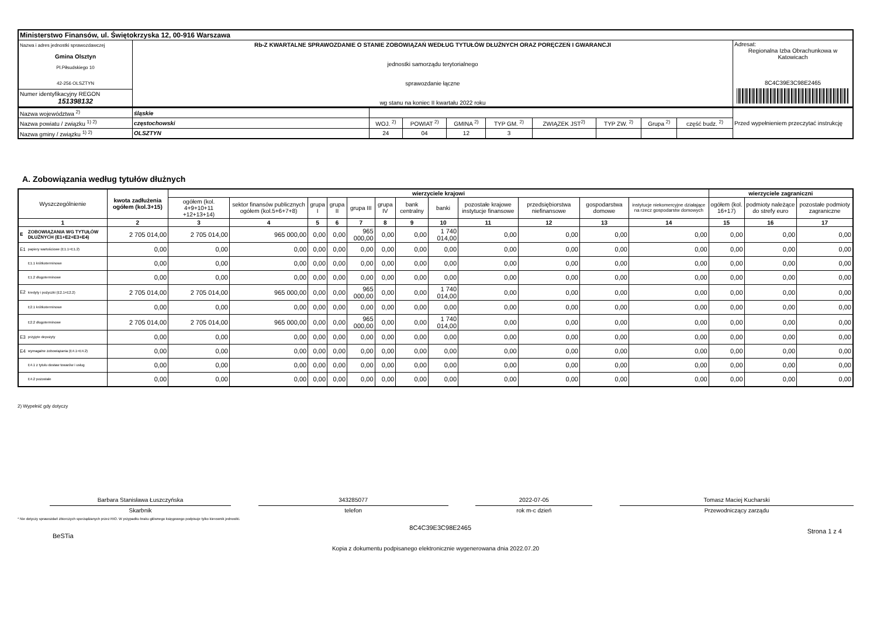| Ministerstwo Finansów, ul. Świętokrzyska 12, 00-916 Warszawa | | |
| Nazwa i adres jednostki sprawozdawczej Gmina Olsztyn Pl.Piłsudskiego 10 42-256 OLSZTYN | Rb-Z KWARTALNE SPRAWOZDANIE O STANIE ZOBOWIĄZAŃ WEDŁUG TYTUŁÓW DŁUŻNYCH ORAZ PORĘCZEŃ I GWARANCJI jednostki samorządu terytorialnego sprawozdanie łączne wg stanu na koniec II kwartału 2022 roku | Adresat: Regionalna Izba Obrachunkowa w Katowicach 8C4C39E3C98E2465 |
| Numer identyfikacyjny REGON 151398132 | | |
| Nazwa województwa <sup>2)</sup> | śląskie | | | | | | | | | Przed wypełnieniem przeczytać instrukcję |
| Nazwa powiatu / związku <sup>1) 2)</sup> | częstochowski | WOJ. <sup>2)</sup> | POWIAT <sup>2)</sup> | GMINA <sup>2)</sup> | TYP GM. <sup>2)</sup> | ZWIĄZEK JST<sup>2)</sup> | TYP ZW. <sup>2)</sup> | Grupa <sup>2)</sup> | część budz. <sup>2)</sup> | |
| Nazwa gminy / związku <sup>1) 2)</sup> | OLSZTYN | 24 | 04 | 12 | 3 | | | | | |
A. Zobowiązania według tytułów dłużnych
| Wyszczególnienie | | kwota zadłużenia ogółem (kol.3+15) | wierzyciele krajowi | | | | | | | | | | | | wierzyciele zagraniczni | | |
| --- | --- | --- | --- | --- | --- | --- | --- | --- | --- | --- | --- | --- | --- | --- | --- | --- | --- |
| | | | ogółem (kol. 4+9+10+11 +12+13+14) | sektor finansów publicznych ogółem (kol.5+6+7+8) | grupa I | grupa II | grupa III | grupa IV | bank centralny | banki | pozostałe krajowe instytucje finansowe | przedsiębiorstwa niefinansowe | gospodarstwa domowe | instytucje niekomercyjne działające na rzecz gospodarstw domowych | ogółem (kol. 16+17) | podmioty należące do strefy euro | pozostałe podmioty zagraniczne |
| 1 | | 2 | 3 | 4 | 5 | 6 | 7 | 8 | 9 | 10 | 11 | 12 | 13 | 14 | 15 | 16 | 17 |
| E | ZOBOWIĄZANIA WG TYTUŁÓW DŁUŻNYCH (E1+E2+E3+E4) | 2 705 014,00 | 2 705 014,00 | 965 000,00 | 0,00 | 0,00 | 965 000,00 | 0,00 | 0,00 | 1 740 014,00 | 0,00 | 0,00 | 0,00 | 0,00 | 0,00 | 0,00 | 0,00 |
| E1 | papiery wartościowe (E1.1+E1.2) | 0,00 | 0,00 | 0,00 | 0,00 | 0,00 | 0,00 | 0,00 | 0,00 | 0,00 | 0,00 | 0,00 | 0,00 | 0,00 | 0,00 | 0,00 | 0,00 |
| | E1.1 krótkoterminowe | 0,00 | 0,00 | 0,00 | 0,00 | 0,00 | 0,00 | 0,00 | 0,00 | 0,00 | 0,00 | 0,00 | 0,00 | 0,00 | 0,00 | 0,00 | 0,00 |
| | E1.2 długoterminowe | 0,00 | 0,00 | 0,00 | 0,00 | 0,00 | 0,00 | 0,00 | 0,00 | 0,00 | 0,00 | 0,00 | 0,00 | 0,00 | 0,00 | 0,00 | 0,00 |
| E2 | kredyty i pożyczki (E2.1+E2.2) | 2 705 014,00 | 2 705 014,00 | 965 000,00 | 0,00 | 0,00 | 965 000,00 | 0,00 | 0,00 | 1 740 014,00 | 0,00 | 0,00 | 0,00 | 0,00 | 0,00 | 0,00 | 0,00 |
| | E2.1 krótkoterminowe | 0,00 | 0,00 | 0,00 | 0,00 | 0,00 | 0,00 | 0,00 | 0,00 | 0,00 | 0,00 | 0,00 | 0,00 | 0,00 | 0,00 | 0,00 | 0,00 |
| | E2.2 długoterminowe | 2 705 014,00 | 2 705 014,00 | 965 000,00 | 0,00 | 0,00 | 965 000,00 | 0,00 | 0,00 | 1 740 014,00 | 0,00 | 0,00 | 0,00 | 0,00 | 0,00 | 0,00 | 0,00 |
| E3 | przyjęte depozyty | 0,00 | 0,00 | 0,00 | 0,00 | 0,00 | 0,00 | 0,00 | 0,00 | 0,00 | 0,00 | 0,00 | 0,00 | 0,00 | 0,00 | 0,00 | 0,00 |
| E4 | wymagalne zobowiązania (E4.1+E4.2) | 0,00 | 0,00 | 0,00 | 0,00 | 0,00 | 0,00 | 0,00 | 0,00 | 0,00 | 0,00 | 0,00 | 0,00 | 0,00 | 0,00 | 0,00 | 0,00 |
| | E4.1 z tytułu dostaw towarów i usług | 0,00 | 0,00 | 0,00 | 0,00 | 0,00 | 0,00 | 0,00 | 0,00 | 0,00 | 0,00 | 0,00 | 0,00 | 0,00 | 0,00 | 0,00 | 0,00 |
| | E4.2 pozostałe | 0,00 | 0,00 | 0,00 | 0,00 | 0,00 | 0,00 | 0,00 | 0,00 | 0,00 | 0,00 | 0,00 | 0,00 | 0,00 | 0,00 | 0,00 | 0,00 |
2) Wypełnić gdy dotyczy
Barbara Stanisława Łuszczyńska
Skarbnik
343285077
telefon
2022-07-05
rok m-c dzień
Tomasz Maciej Kucharski
Przewodniczący zarządu
* Nie dotyczy sprawozdań zbiorczych sporządzanych przez RIO. W przypadku braku głównego księgowego podpisuje tylko kierownik jednostki.
BeSTia 8C4C39E3C98E2465 Strona 1 z 4
Kopia z dokumentu podpisanego elektronicznie wygenerowana dnia 2022.07.20